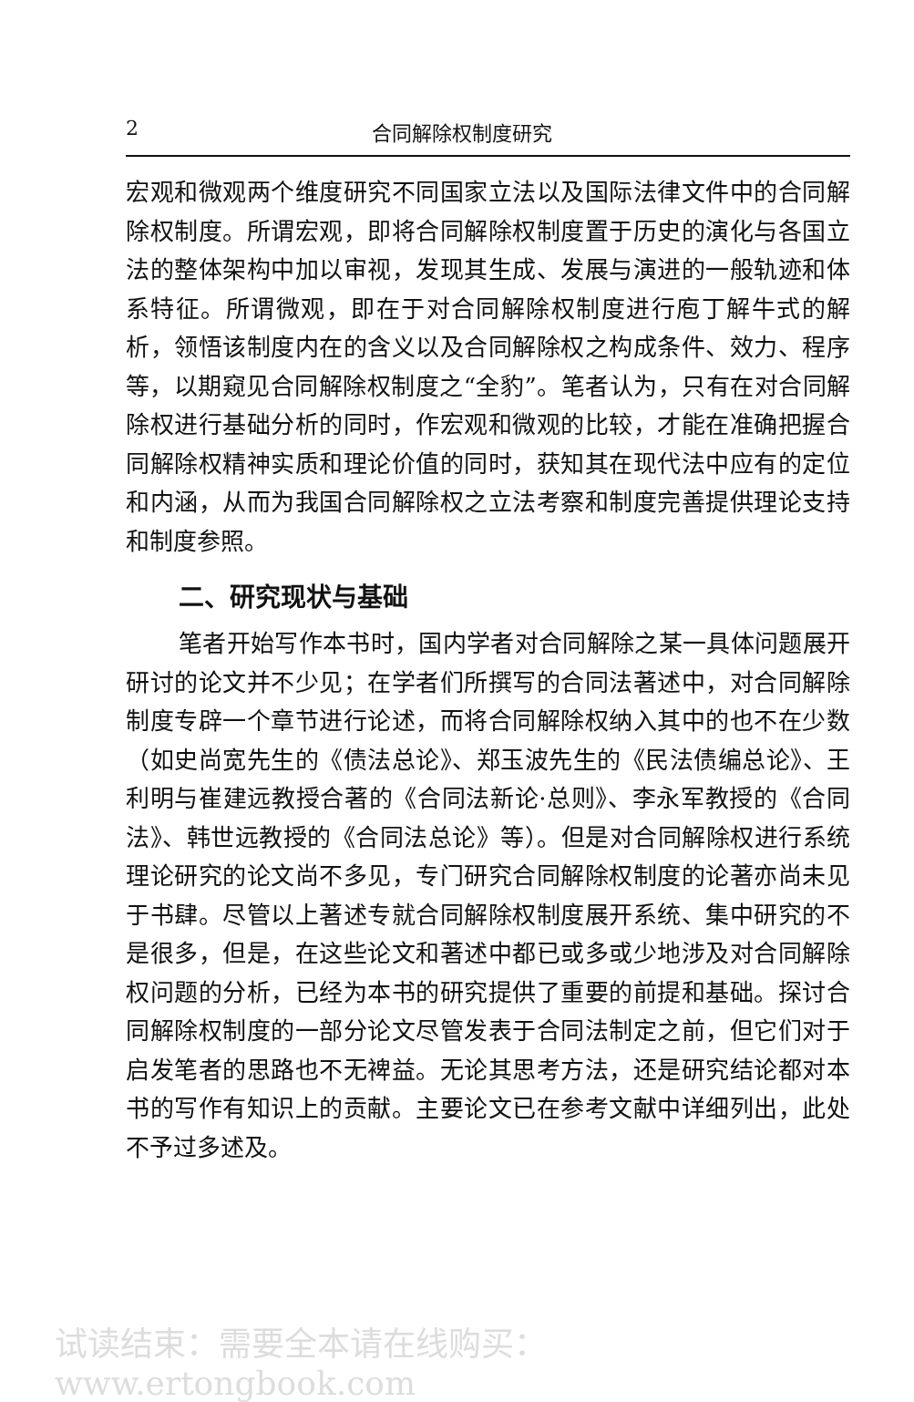2 合同解除权制度研究
宏观和微观两个维度研究不同国家立法以及国际法律文件中的合同解除权制度。所谓宏观，即将合同解除权制度置于历史的演化与各国立法的整体架构中加以审视，发现其生成、发展与演进的一般轨迹和体系特征。所谓微观，即在于对合同解除权制度进行庖丁解牛式的解析，领悟该制度内在的含义以及合同解除权之构成条件、效力、程序等，以期窥见合同解除权制度之“全豹”。笔者认为，只有在对合同解除权进行基础分析的同时，作宏观和微观的比较，才能在准确把握合同解除权精神实质和理论价值的同时，获知其在现代法中应有的定位和内涵，从而为我国合同解除权之立法考察和制度完善提供理论支持和制度参照。
二、研究现状与基础
笔者开始写作本书时，国内学者对合同解除之某一具体问题展开研讨的论文并不少见；在学者们所撰写的合同法著述中，对合同解除制度专辟一个章节进行论述，而将合同解除权纳入其中的也不在少数（如史尚宽先生的《债法总论》、郑玉波先生的《民法债编总论》、王利明与崔建远教授合著的《合同法新论·总则》、李永军教授的《合同法》、韩世远教授的《合同法总论》等）。但是对合同解除权进行系统理论研究的论文尚不多见，专门研究合同解除权制度的论著亦尚未见于书肆。尽管以上著述专就合同解除权制度展开系统、集中研究的不是很多，但是，在这些论文和著述中都已或多或少地涉及对合同解除权问题的分析，已经为本书的研究提供了重要的前提和基础。探讨合同解除权制度的一部分论文尽管发表于合同法制定之前，但它们对于启发笔者的思路也不无裨益。无论其思考方法，还是研究结论都对本书的写作有知识上的贡献。主要论文已在参考文献中详细列出，此处不予过多述及。
试读结束：需要全本请在线购买： www.ertongbook.com